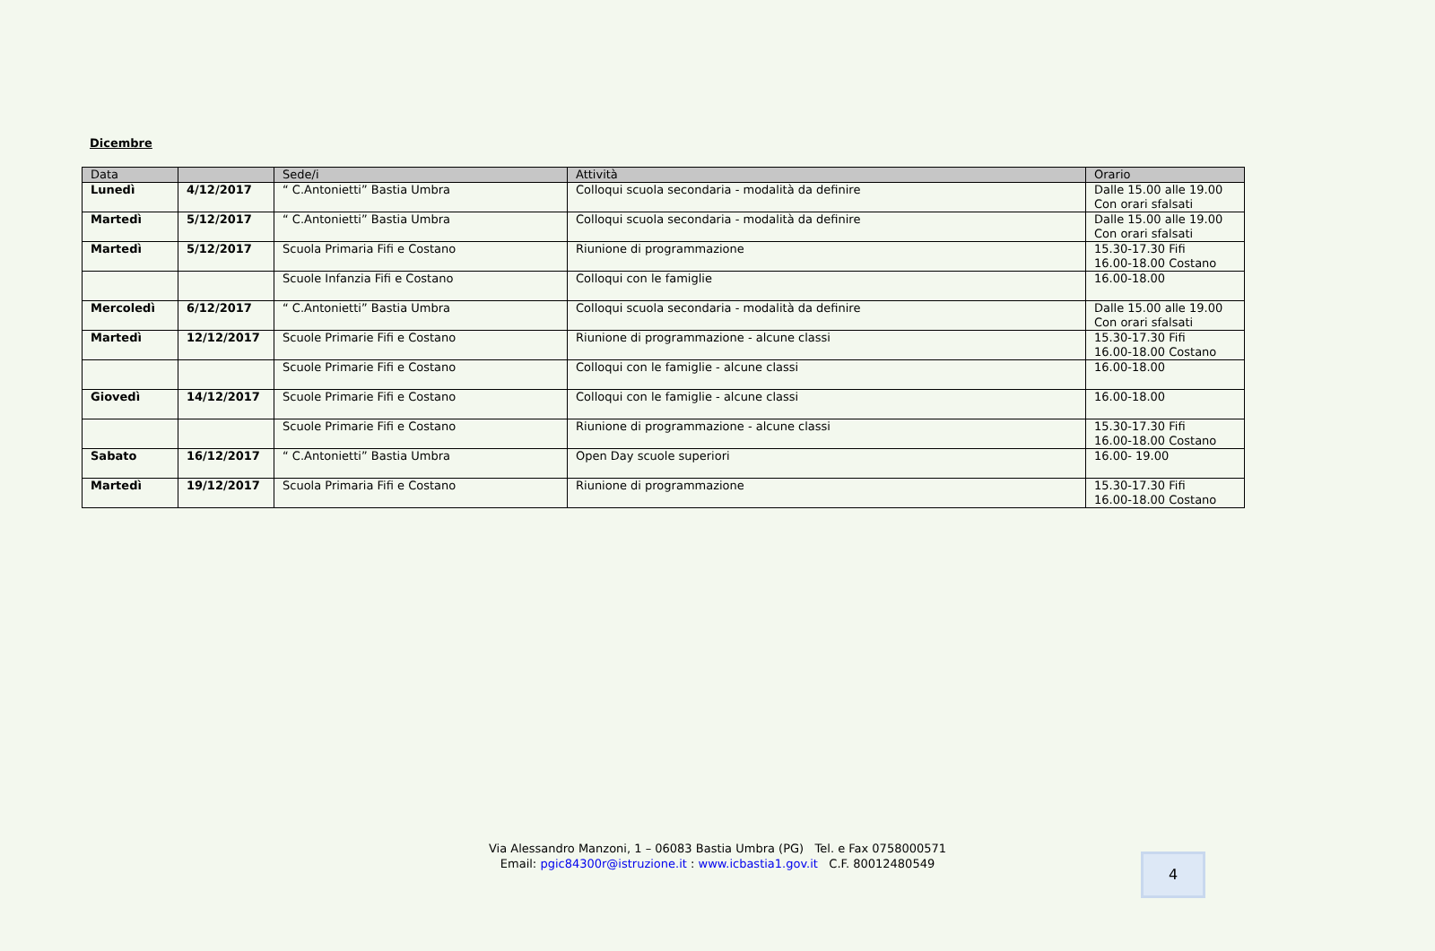Dicembre
| Data | | Sede/i | Attività | Orario |
| --- | --- | --- | --- | --- |
| Lunedì | 4/12/2017 | “ C.Antonietti” Bastia Umbra | Colloqui scuola secondaria - modalità da definire | Dalle 15.00 alle 19.00 Con orari sfalsati |
| Martedì | 5/12/2017 | “ C.Antonietti” Bastia Umbra | Colloqui scuola secondaria - modalità da definire | Dalle 15.00 alle 19.00 Con orari sfalsati |
| Martedì | 5/12/2017 | Scuola Primaria Fifi e Costano | Riunione di programmazione | 15.30-17.30 Fifi 16.00-18.00 Costano |
| | | Scuole Infanzia Fifi e Costano | Colloqui con le famiglie | 16.00-18.00 |
| Mercoledì | 6/12/2017 | “ C.Antonietti” Bastia Umbra | Colloqui scuola secondaria - modalità da definire | Dalle 15.00 alle 19.00 Con orari sfalsati |
| Martedì | 12/12/2017 | Scuole Primarie Fifi e Costano | Riunione di programmazione - alcune classi | 15.30-17.30 Fifi 16.00-18.00 Costano |
| | | Scuole Primarie Fifi e Costano | Colloqui con le famiglie - alcune classi | 16.00-18.00 |
| Giovedì | 14/12/2017 | Scuole Primarie Fifi e Costano | Colloqui con le famiglie - alcune classi | 16.00-18.00 |
| | | Scuole Primarie Fifi e Costano | Riunione di programmazione - alcune classi | 15.30-17.30 Fifi 16.00-18.00 Costano |
| Sabato | 16/12/2017 | “ C.Antonietti” Bastia Umbra | Open Day scuole superiori | 16.00- 19.00 |
| Martedì | 19/12/2017 | Scuola Primaria Fifi e Costano | Riunione di programmazione | 15.30-17.30 Fifi 16.00-18.00 Costano |
Via Alessandro Manzoni, 1 – 06083 Bastia Umbra (PG) Tel. e Fax 0758000571
Email: pgic84300r@istruzione.it : www.icbastia1.gov.it C.F. 80012480549
4